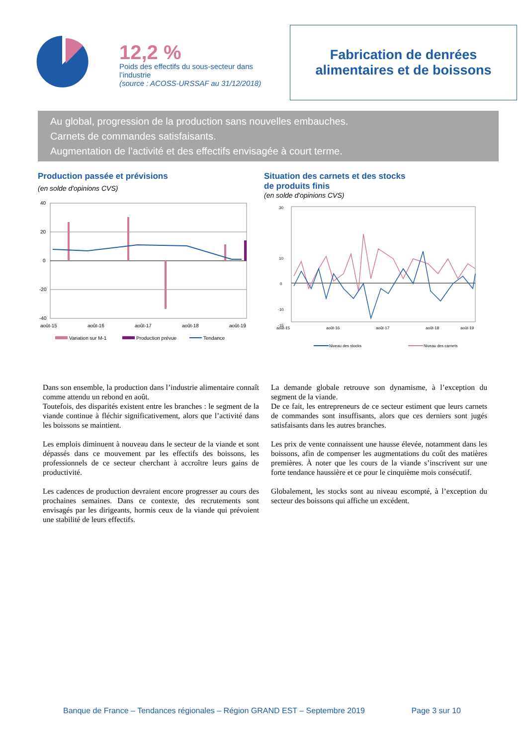12,2 %
Poids des effectifs du sous-secteur dans l’industrie
(source : ACOSS-URSSAF au 31/12/2018)
Fabrication de denrées
alimentaires et de boissons
Au global, progression de la production sans nouvelles embauches.
Carnets de commandes satisfaisants.
Augmentation de l’activité et des effectifs envisagée à court terme.
Production passée et prévisions
(en solde d'opinions CVS)
40
20
0
-20
-40
août-15
août-16
août-17
août-18
août-19
Variation sur M-1
Production prévue
Tendance
Situation des carnets et des stocks
de produits finis
(en solde d'opinions CVS)
30
10
0
-10
-15
août-15
août-16
août-17
août-18
août-19
Niveau des stocks
Niveau des carnets
Dans son ensemble, la production dans l’industrie alimentaire connaît comme attendu un rebond en août.
Toutefois, des disparités existent entre les branches : le segment de la viande continue à fléchir significativement, alors que l’activité dans les boissons se maintient.
Les emplois diminuent à nouveau dans le secteur de la viande et sont dépassés dans ce mouvement par les effectifs des boissons, les professionnels de ce secteur cherchant à accroître leurs gains de productivité.
Les cadences de production devraient encore progresser au cours des prochaines semaines. Dans ce contexte, des recrutements sont envisagés par les dirigeants, hormis ceux de la viande qui prévoient une stabilité de leurs effectifs.
La demande globale retrouve son dynamisme, à l’exception du segment de la viande.
De ce fait, les entrepreneurs de ce secteur estiment que leurs carnets de commandes sont insuffisants, alors que ces derniers sont jugés satisfaisants dans les autres branches.
Les prix de vente connaissent une hausse élevée, notamment dans les boissons, afin de compenser les augmentations du coût des matières premières. À noter que les cours de la viande s’inscrivent sur une forte tendance haussière et ce pour le cinquième mois consécutif.
Globalement, les stocks sont au niveau escompté, à l’exception du secteur des boissons qui affiche un excédent.
Banque de France – Tendances régionales – Région GRAND EST – Septembre 2019 Page 3 sur 10